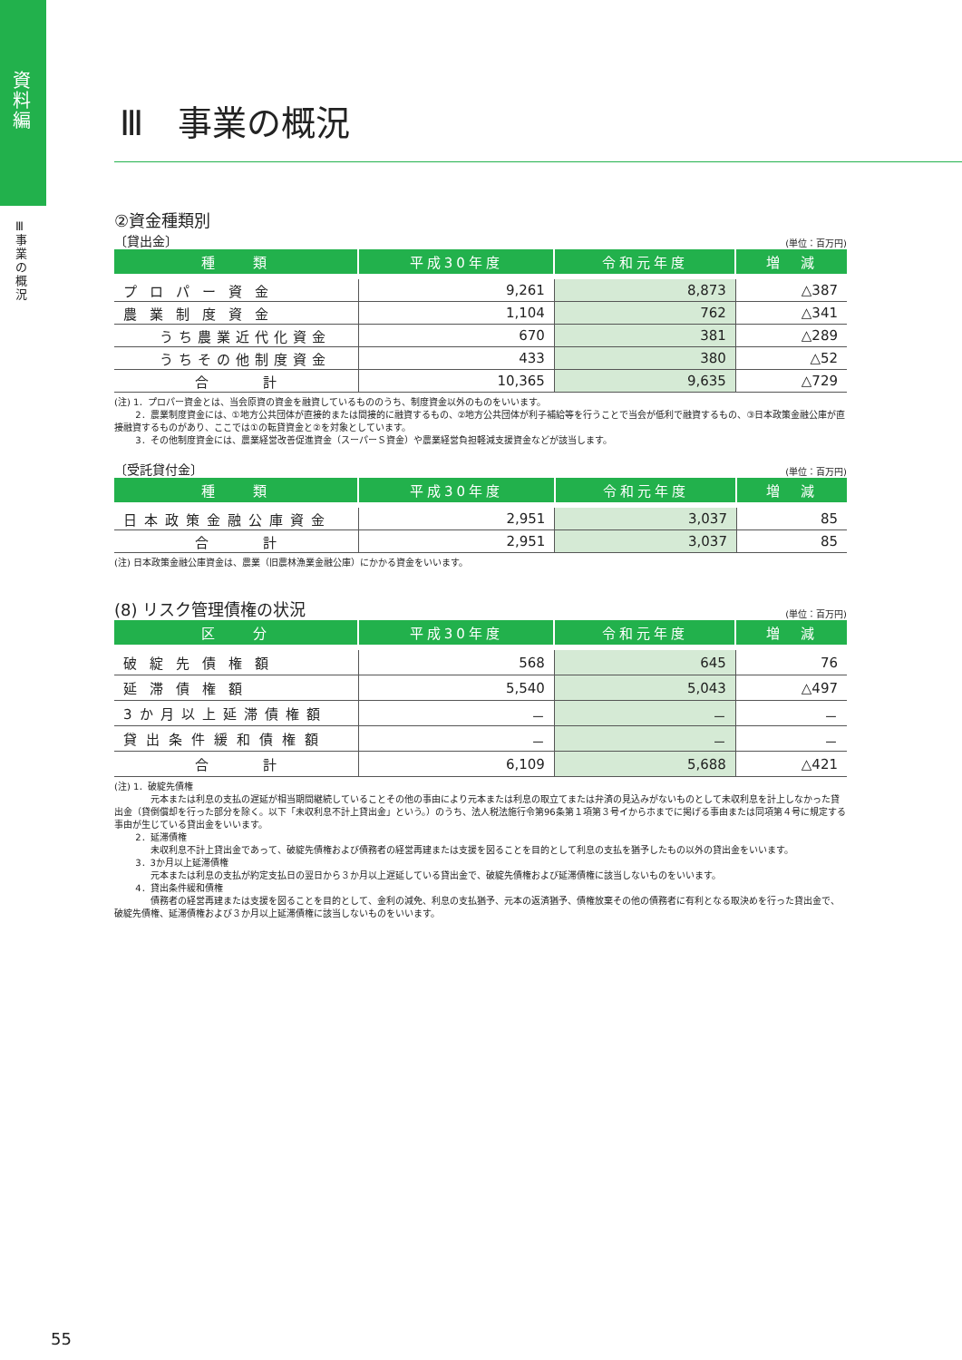資料編
Ⅲ 事業の概況
Ⅲ　事業の概況
②資金種類別
〔貸出金〕 (単位：百万円)
| 種 類 | 平成30年度 | 令和元年度 | 増 減 |
| --- | --- | --- | --- |
| プロパー資金 | 9,261 | 8,873 | △387 |
| 農業制度資金 | 1,104 | 762 | △341 |
| うち農業近代化資金 | 670 | 381 | △289 |
| うちその他制度資金 | 433 | 380 | △52 |
| 合 計 | 10,365 | 9,635 | △729 |
(注) 1．プロパー資金とは、当会原資の資金を融資しているもののうち、制度資金以外のものをいいます。
　　 2．農業制度資金には、①地方公共団体が直接的または間接的に融資するもの、②地方公共団体が利子補給等を行うことで当会が低利で融資するもの、③日本政策金融公庫が直接融資するものがあり、ここでは①の転貸資金と②を対象としています。
　　 3．その他制度資金には、農業経営改善促進資金（スーパーＳ資金）や農業経営負担軽減支援資金などが該当します。
〔受託貸付金〕 (単位：百万円)
| 種 類 | 平成30年度 | 令和元年度 | 増 減 |
| --- | --- | --- | --- |
| 日本政策金融公庫資金 | 2,951 | 3,037 | 85 |
| 合 計 | 2,951 | 3,037 | 85 |
(注) 日本政策金融公庫資金は、農業（旧農林漁業金融公庫）にかかる資金をいいます。
(8) リスク管理債権の状況
(単位：百万円)
| 区 分 | 平成30年度 | 令和元年度 | 増 減 |
| --- | --- | --- | --- |
| 破綻先債権額 | 568 | 645 | 76 |
| 延滞債権額 | 5,540 | 5,043 | △497 |
| 3か月以上延滞債権額 | － | － | － |
| 貸出条件緩和債権額 | － | － | － |
| 合 計 | 6,109 | 5,688 | △421 |
(注) 1．破綻先債権
　　　　元本または利息の支払の遅延が相当期間継続していることその他の事由により元本または利息の取立てまたは弁済の見込みがないものとして未収利息を計上しなかった貸出金（貸倒償却を行った部分を除く。以下「未収利息不計上貸出金」という。）のうち、法人税法施行令第96条第１項第３号イからホまでに掲げる事由または同項第４号に規定する事由が生じている貸出金をいいます。
　　 2．延滞債権
　　　　未収利息不計上貸出金であって、破綻先債権および債務者の経営再建または支援を図ることを目的として利息の支払を猶予したもの以外の貸出金をいいます。
　　 3．3か月以上延滞債権
　　　　元本または利息の支払が約定支払日の翌日から３か月以上遅延している貸出金で、破綻先債権および延滞債権に該当しないものをいいます。
　　 4．貸出条件緩和債権
　　　　債務者の経営再建または支援を図ることを目的として、金利の減免、利息の支払猶予、元本の返済猶予、債権放棄その他の債務者に有利となる取決めを行った貸出金で、破綻先債権、延滞債権および３か月以上延滞債権に該当しないものをいいます。
55